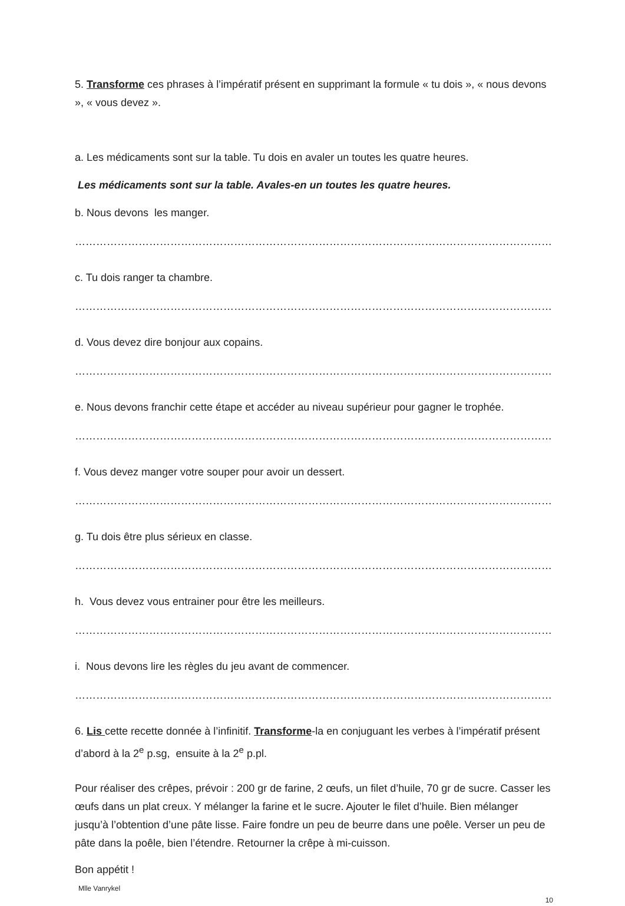5. Transforme ces phrases à l’impératif présent en supprimant la formule « tu dois », « nous devons », « vous devez ».
a. Les médicaments sont sur la table. Tu dois en avaler un toutes les quatre heures.
Les médicaments sont sur la table. Avales-en un toutes les quatre heures.
b. Nous devons les manger.
…………………………………………………………………………………………………………………………………
c. Tu dois ranger ta chambre.
…………………………………………………………………………………………………………………………………
d. Vous devez dire bonjour aux copains.
…………………………………………………………………………………………………………………………………
e. Nous devons franchir cette étape et accéder au niveau supérieur pour gagner le trophée.
…………………………………………………………………………………………………………………………………
f. Vous devez manger votre souper pour avoir un dessert.
…………………………………………………………………………………………………………………………………
g. Tu dois être plus sérieux en classe.
…………………………………………………………………………………………………………………………………
h. Vous devez vous entrainer pour être les meilleurs.
…………………………………………………………………………………………………………………………………
i. Nous devons lire les règles du jeu avant de commencer.
…………………………………………………………………………………………………………………………………
6. Lis cette recette donnée à l’infinitif. Transforme-la en conjuguant les verbes à l’impératif présent d’abord à la 2<sup>e</sup> p.sg, ensuite à la 2<sup>e</sup> p.pl.
Pour réaliser des crêpes, prévoir : 200 gr de farine, 2 œufs, un filet d’huile, 70 gr de sucre. Casser les œufs dans un plat creux. Y mélanger la farine et le sucre. Ajouter le filet d’huile. Bien mélanger jusqu’à l’obtention d’une pâte lisse. Faire fondre un peu de beurre dans une poêle. Verser un peu de pâte dans la poêle, bien l’étendre. Retourner la crêpe à mi-cuisson.
Bon appétit !
Mlle Vanrykel
10